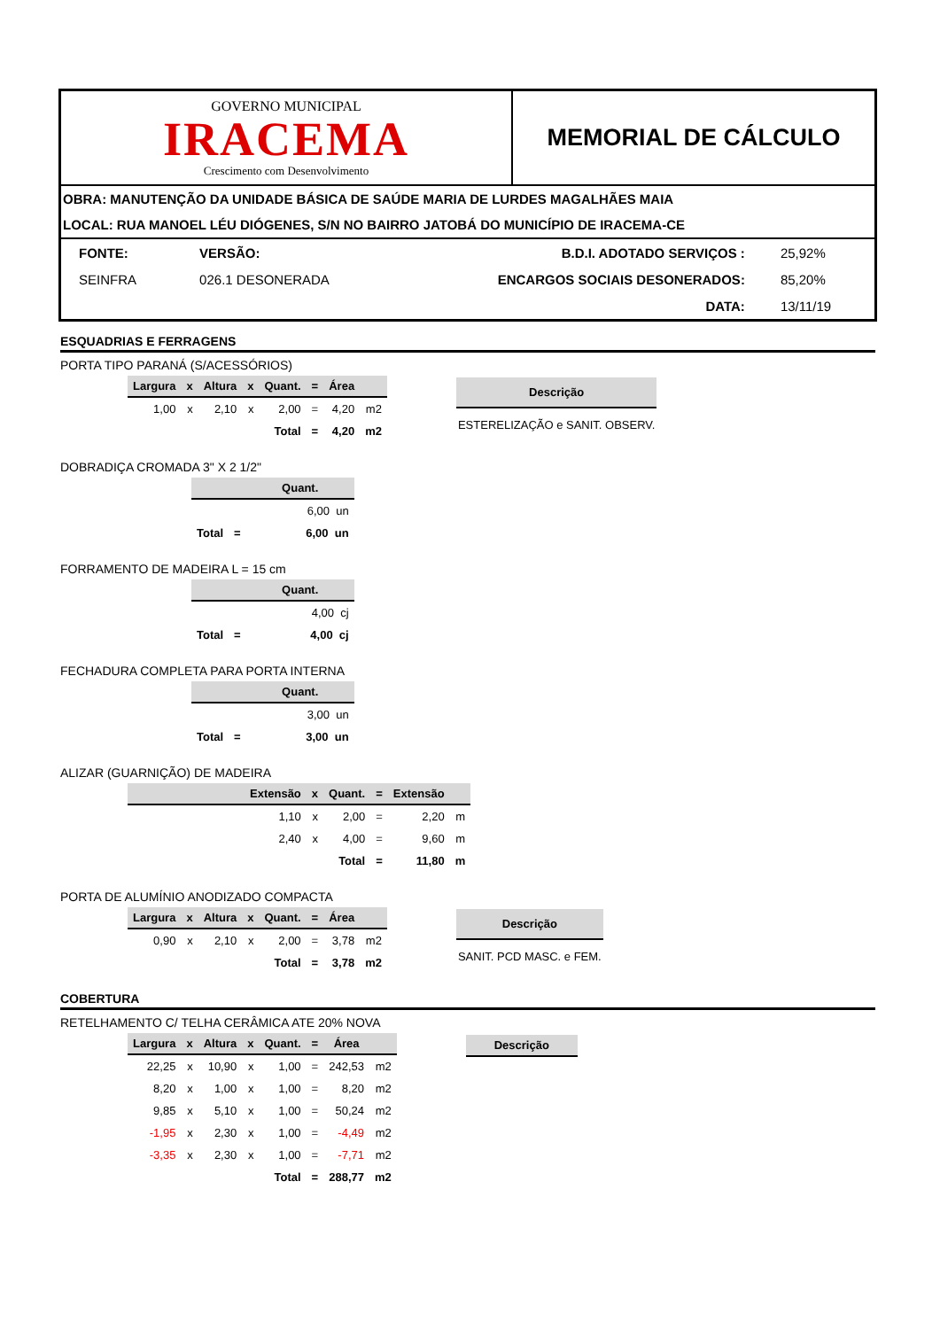GOVERNO MUNICIPAL
IRACEMA
Crescimento com Desenvolvimento
MEMORIAL DE CÁLCULO
OBRA: MANUTENÇÃO DA UNIDADE BÁSICA DE SAÚDE MARIA DE LURDES MAGALHÃES MAIA
LOCAL: RUA MANOEL LÉU DIÓGENES, S/N NO BAIRRO JATOBÁ DO MUNICÍPIO DE IRACEMA-CE
| FONTE: | VERSÃO: | B.D.I. ADOTADO SERVIÇOS : | 25,92% |
| SEINFRA | 026.1 DESONERADA | ENCARGOS SOCIAIS DESONERADOS: | 85,20% |
| | | DATA: | 13/11/19 |
ESQUADRIAS E FERRAGENS
PORTA TIPO PARANÁ (S/ACESSÓRIOS)
| Largura | x | Altura | x | Quant. | = | Área | |
| --- | --- | --- | --- | --- | --- | --- | --- |
| 1,00 | x | 2,10 | x | 2,00 | = | 4,20 | m2 |
| | | | | Total | = | 4,20 | m2 |
| Descrição |
| --- |
| ESTERELIZAÇÃO e SANIT. OBSERV. |
DOBRADIÇA CROMADA 3" X 2 1/2"
| | | Quant. |
| --- | --- | --- |
| | | 6,00 un |
| Total | = | 6,00 un |
FORRAMENTO DE MADEIRA L = 15 cm
| | | Quant. |
| --- | --- | --- |
| | | 4,00 cj |
| Total | = | 4,00 cj |
FECHADURA COMPLETA PARA PORTA INTERNA
| | | Quant. |
| --- | --- | --- |
| | | 3,00 un |
| Total | = | 3,00 un |
ALIZAR (GUARNIÇÃO) DE MADEIRA
| | Extensão | x | Quant. | = | Extensão | |
| --- | --- | --- | --- | --- | --- | --- |
| | 1,10 | x | 2,00 | = | 2,20 | m |
| | 2,40 | x | 4,00 | = | 9,60 | m |
| | | | Total | = | 11,80 | m |
PORTA DE ALUMÍNIO ANODIZADO COMPACTA
| Largura | x | Altura | x | Quant. | = | Área | |
| --- | --- | --- | --- | --- | --- | --- | --- |
| 0,90 | x | 2,10 | x | 2,00 | = | 3,78 | m2 |
| | | | | Total | = | 3,78 | m2 |
| Descrição |
| --- |
| SANIT. PCD MASC. e FEM. |
COBERTURA
RETELHAMENTO C/ TELHA CERÂMICA ATE 20% NOVA
| Largura | x | Altura | x | Quant. | = | Área | |
| --- | --- | --- | --- | --- | --- | --- | --- |
| 22,25 | x | 10,90 | x | 1,00 | = | 242,53 | m2 |
| 8,20 | x | 1,00 | x | 1,00 | = | 8,20 | m2 |
| 9,85 | x | 5,10 | x | 1,00 | = | 50,24 | m2 |
| -1,95 | x | 2,30 | x | 1,00 | = | -4,49 | m2 |
| -3,35 | x | 2,30 | x | 1,00 | = | -7,71 | m2 |
| | | | | Total | = | 288,77 | m2 |
| Descrição |
| --- |